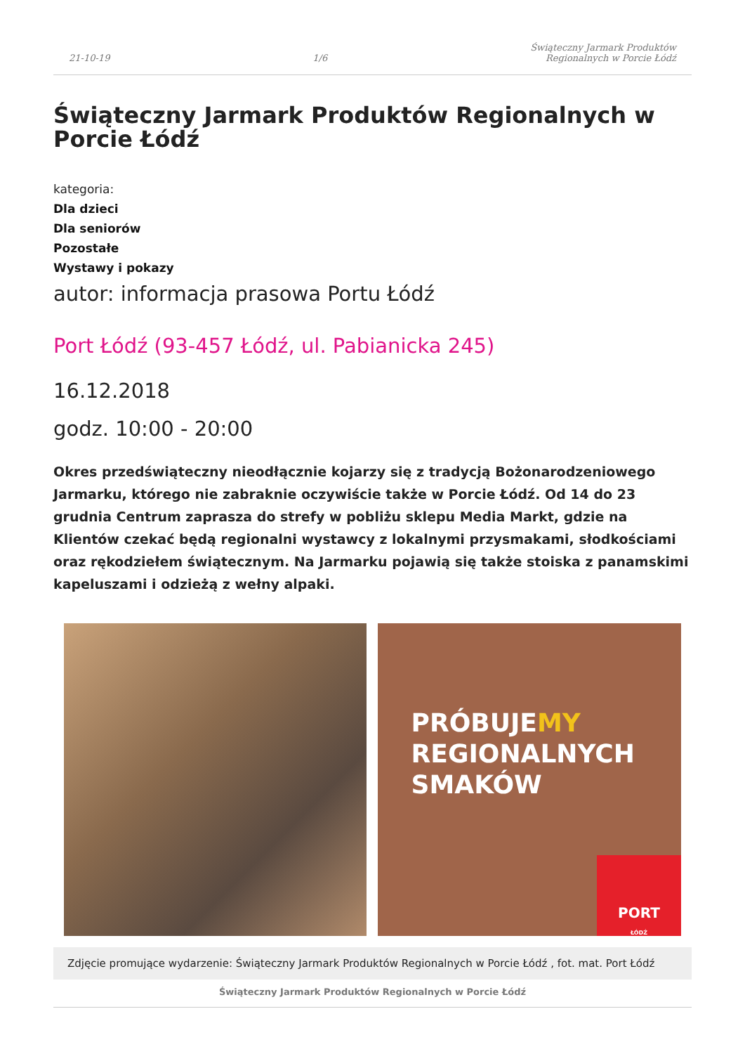21-10-19 1/6 Świąteczny Jarmark Produktów
Regionalnych w Porcie Łódź
Świąteczny Jarmark Produktów Regionalnych w Porcie Łódź
kategoria:
Dla dzieci
Dla seniorów
Pozostałe
Wystawy i pokazy
autor: informacja prasowa Portu Łódź
Port Łódź (93-457 Łódź, ul. Pabianicka 245)
16.12.2018
godz. 10:00 - 20:00
Okres przedświąteczny nieodłącznie kojarzy się z tradycją Bożonarodzeniowego Jarmarku, którego nie zabraknie oczywiście także w Porcie Łódź. Od 14 do 23 grudnia Centrum zaprasza do strefy w pobliżu sklepu Media Markt, gdzie na Klientów czekać będą regionalni wystawcy z lokalnymi przysmakami, słodkościami oraz rękodziełem świątecznym. Na Jarmarku pojawią się także stoiska z panamskimi kapeluszami i odzieżą z wełny alpaki.
PRÓBUJEMY
REGIONALNYCH
SMAKÓW
PORT
ŁÓDŹ
Zdjęcie promujące wydarzenie: Świąteczny Jarmark Produktów Regionalnych w Porcie Łódź , fot. mat. Port Łódź
Świąteczny Jarmark Produktów Regionalnych w Porcie Łódź